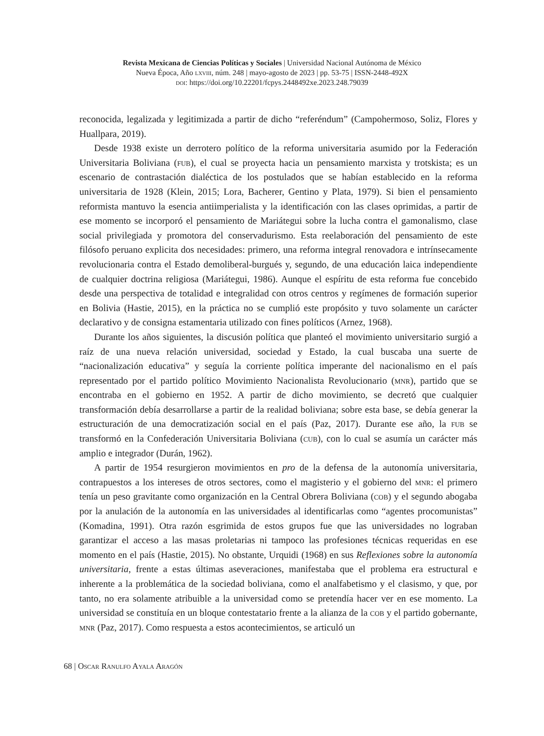Revista Mexicana de Ciencias Políticas y Sociales | Universidad Nacional Autónoma de México
Nueva Época, Año lxviii, núm. 248 | mayo-agosto de 2023 | pp. 53-75 | ISSN-2448-492X
doi: https://doi.org/10.22201/fcpys.2448492xe.2023.248.79039
reconocida, legalizada y legitimizada a partir de dicho “referéndum” (Campohermoso, Soliz, Flores y Huallpara, 2019).
Desde 1938 existe un derrotero político de la reforma universitaria asumido por la Federación Universitaria Boliviana (fub), el cual se proyecta hacia un pensamiento marxista y trotskista; es un escenario de contrastación dialéctica de los postulados que se habían establecido en la reforma universitaria de 1928 (Klein, 2015; Lora, Bacherer, Gentino y Plata, 1979). Si bien el pensamiento reformista mantuvo la esencia antiimperialista y la identificación con las clases oprimidas, a partir de ese momento se incorporó el pensamiento de Mariátegui sobre la lucha contra el gamonalismo, clase social privilegiada y promotora del conservadurismo. Esta reelaboración del pensamiento de este filósofo peruano explicita dos necesidades: primero, una reforma integral renovadora e intrínsecamente revolucionaria contra el Estado demoliberal-burgués y, segundo, de una educación laica independiente de cualquier doctrina religiosa (Mariátegui, 1986). Aunque el espíritu de esta reforma fue concebido desde una perspectiva de totalidad e integralidad con otros centros y regímenes de formación superior en Bolivia (Hastie, 2015), en la práctica no se cumplió este propósito y tuvo solamente un carácter declarativo y de consigna estamentaria utilizado con fines políticos (Arnez, 1968).
Durante los años siguientes, la discusión política que planteó el movimiento universitario surgió a raíz de una nueva relación universidad, sociedad y Estado, la cual buscaba una suerte de “nacionalización educativa” y seguía la corriente política imperante del nacionalismo en el país representado por el partido político Movimiento Nacionalista Revolucionario (mnr), partido que se encontraba en el gobierno en 1952. A partir de dicho movimiento, se decretó que cualquier transformación debía desarrollarse a partir de la realidad boliviana; sobre esta base, se debía generar la estructuración de una democratización social en el país (Paz, 2017). Durante ese año, la fub se transformó en la Confederación Universitaria Boliviana (cub), con lo cual se asumía un carácter más amplio e integrador (Durán, 1962).
A partir de 1954 resurgieron movimientos en pro de la defensa de la autonomía universitaria, contrapuestos a los intereses de otros sectores, como el magisterio y el gobierno del mnr: el primero tenía un peso gravitante como organización en la Central Obrera Boliviana (cob) y el segundo abogaba por la anulación de la autonomía en las universidades al identificarlas como “agentes procomunistas” (Komadina, 1991). Otra razón esgrimida de estos grupos fue que las universidades no lograban garantizar el acceso a las masas proletarias ni tampoco las profesiones técnicas requeridas en ese momento en el país (Hastie, 2015). No obstante, Urquidi (1968) en sus Reflexiones sobre la autonomía universitaria, frente a estas últimas aseveraciones, manifestaba que el problema era estructural e inherente a la problemática de la sociedad boliviana, como el analfabetismo y el clasismo, y que, por tanto, no era solamente atribuible a la universidad como se pretendía hacer ver en ese momento. La universidad se constituía en un bloque contestatario frente a la alianza de la cob y el partido gobernante, mnr (Paz, 2017). Como respuesta a estos acontecimientos, se articuló un
68 | Oscar Ranulfo Ayala Aragón